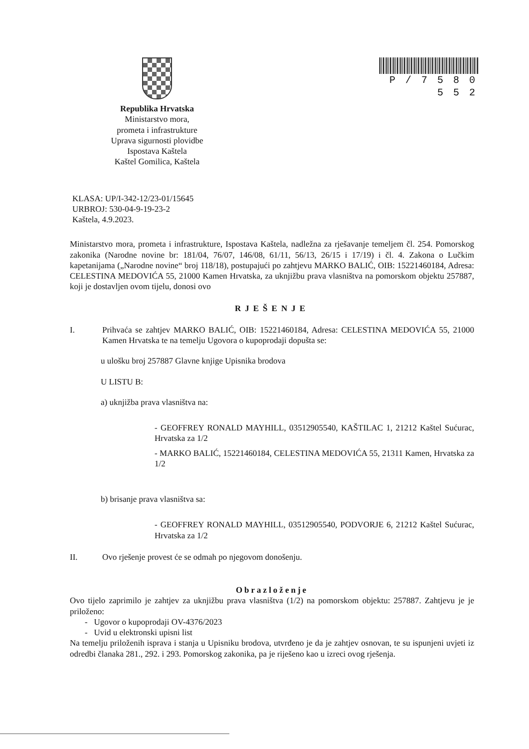Republika Hrvatska
Ministarstvo mora,
prometa i infrastrukture
Uprava sigurnosti plovidbe
Ispostava Kaštela
Kaštel Gomilica, Kaštela
P / 7 5 8 0 5 5 2
KLASA: UP/I-342-12/23-01/15645
URBROJ: 530-04-9-19-23-2
Kaštela, 4.9.2023.
Ministarstvo mora, prometa i infrastrukture, Ispostava Kaštela, nadležna za rješavanje temeljem čl. 254. Pomorskog zakonika (Narodne novine br: 181/04, 76/07, 146/08, 61/11, 56/13, 26/15 i 17/19) i čl. 4. Zakona o Lučkim kapetanijama („Narodne novine“ broj 118/18), postupajući po zahtjevu MARKO BALIĆ, OIB: 15221460184, Adresa: CELESTINA MEDOVIĆA 55, 21000 Kamen Hrvatska, za uknjižbu prava vlasništva na pomorskom objektu 257887, koji je dostavljen ovom tijelu, donosi ovo
RJEŠENJE
I. Prihvaća se zahtjev MARKO BALIĆ, OIB: 15221460184, Adresa: CELESTINA MEDOVIĆA 55, 21000 Kamen Hrvatska te na temelju Ugovora o kupoprodaji dopušta se:
u ulošku broj 257887 Glavne knjige Upisnika brodova
U LISTU B:
a) uknjižba prava vlasništva na:
- GEOFFREY RONALD MAYHILL, 03512905540, KAŠTILAC 1, 21212 Kaštel Sućurac, Hrvatska za 1/2
- MARKO BALIĆ, 15221460184, CELESTINA MEDOVIĆA 55, 21311 Kamen, Hrvatska za 1/2
b) brisanje prava vlasništva sa:
- GEOFFREY RONALD MAYHILL, 03512905540, PODVORJE 6, 21212 Kaštel Sućurac, Hrvatska za 1/2
II. Ovo rješenje provest će se odmah po njegovom donošenju.
Obrazloženje
Ovo tijelo zaprimilo je zahtjev za uknjižbu prava vlasništva (1/2) na pomorskom objektu: 257887. Zahtjevu je je priloženo:
- Ugovor o kupoprodaji OV-4376/2023
- Uvid u elektronski upisni list
Na temelju priloženih isprava i stanja u Upisniku brodova, utvrđeno je da je zahtjev osnovan, te su ispunjeni uvjeti iz odredbi članaka 281., 292. i 293. Pomorskog zakonika, pa je riješeno kao u izreci ovog rješenja.